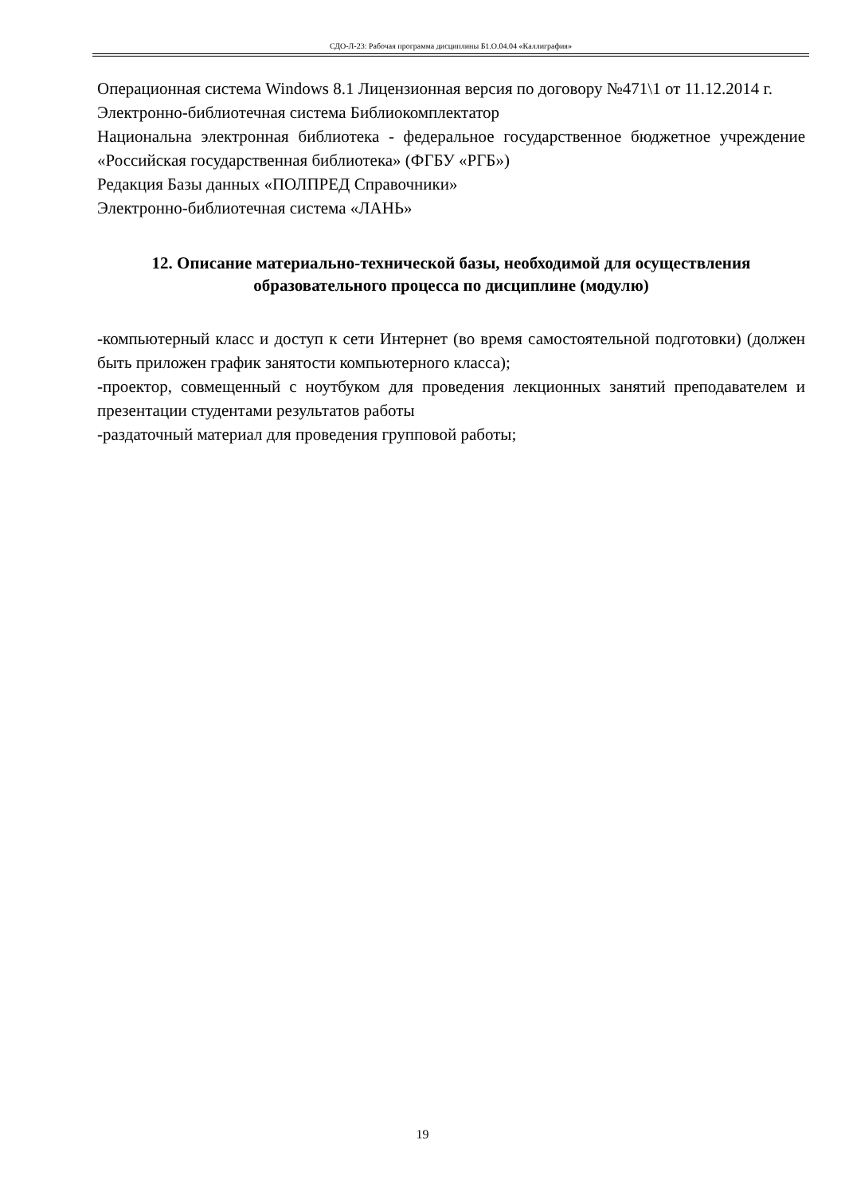СДО-Л-23: Рабочая программа дисциплины Б1.О.04.04 «Каллиграфия»
Операционная система Windows 8.1 Лицензионная версия по договору №471\1 от 11.12.2014 г.
Электронно-библиотечная система Библиокомплектатор
Национальна электронная библиотека - федеральное государственное бюджетное учреждение «Российская государственная библиотека» (ФГБУ «РГБ»)
Редакция Базы данных «ПОЛПРЕД Справочники»
Электронно-библиотечная система «ЛАНЬ»
12. Описание материально-технической базы, необходимой для осуществления образовательного процесса по дисциплине (модулю)
-компьютерный класс и доступ к сети Интернет (во время самостоятельной подготовки) (должен быть приложен график занятости компьютерного класса);
-проектор, совмещенный с ноутбуком для проведения лекционных занятий преподавателем и презентации студентами результатов работы
-раздаточный материал для проведения групповой работы;
19